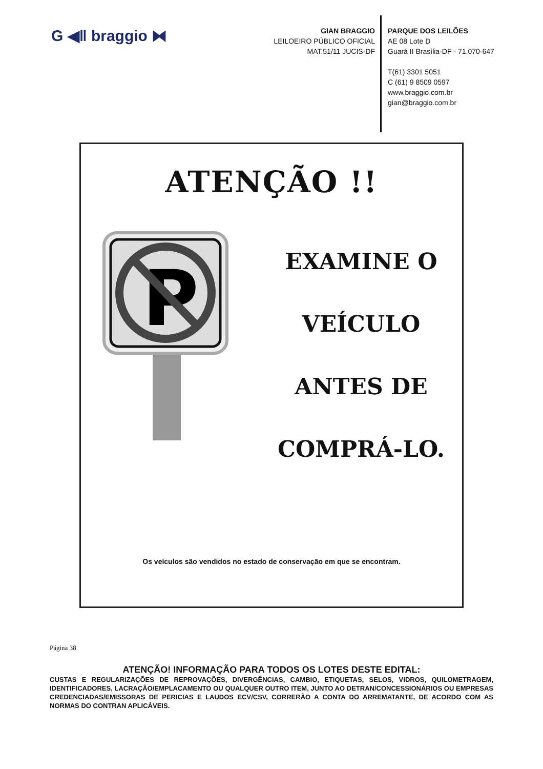G ◀ǁ braggio ⧓
GIAN BRAGGIO
LEILOEIRO PÚBLICO OFICIAL
MAT.51/11 JUCIS-DF
PARQUE DOS LEILÕES
AE 08 Lote D
Guará II Brasília-DF - 71.070-647
T(61) 3301 5051
C (61) 9 8509 0597
www.braggio.com.br
gian@braggio.com.br
ATENÇÃO !!
P
EXAMINE O
VEÍCULO
ANTES DE
COMPRÁ-LO.
Os veículos são vendidos no estado de conservação em que se encontram.
Página 38
ATENÇÃO! INFORMAÇÃO PARA TODOS OS LOTES DESTE EDITAL:
CUSTAS E REGULARIZAÇÕES DE REPROVAÇÕES, DIVERGÊNCIAS, CAMBIO, ETIQUETAS, SELOS, VIDROS, QUILOMETRAGEM, IDENTIFICADORES, LACRAÇÃO/EMPLACAMENTO OU QUALQUER OUTRO ITEM, JUNTO AO DETRAN/CONCESSIONÁRIOS OU EMPRESAS CREDENCIADAS/EMISSORAS DE PERICIAS E LAUDOS ECV/CSV, CORRERÃO A CONTA DO ARREMATANTE, DE ACORDO COM AS NORMAS DO CONTRAN APLICÁVEIS.